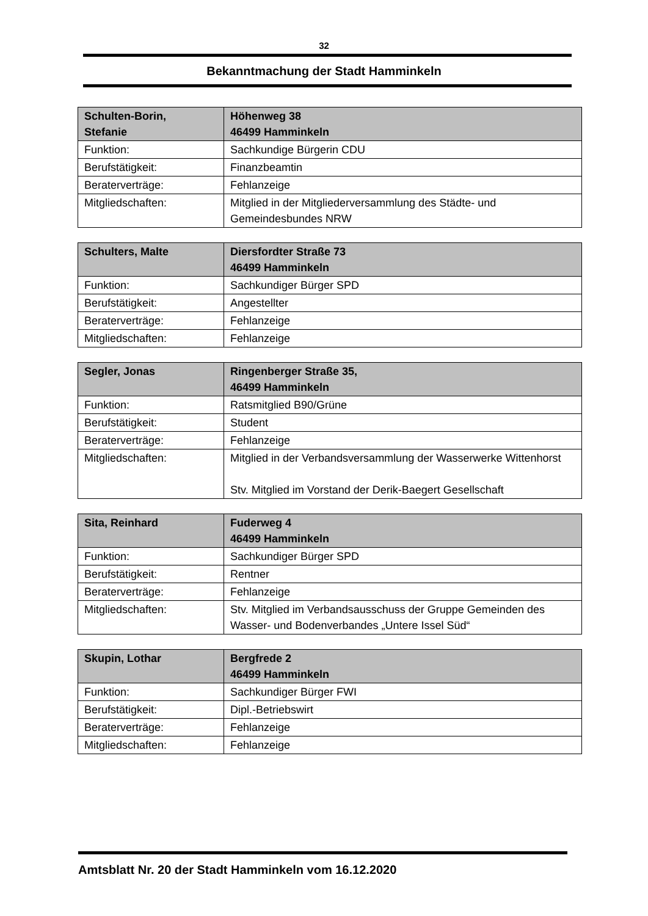32
Bekanntmachung der Stadt Hamminkeln
| Schulten-Borin, Stefanie | Höhenweg 38 46499 Hamminkeln |
| Funktion: | Sachkundige Bürgerin CDU |
| Berufstätigkeit: | Finanzbeamtin |
| Beraterverträge: | Fehlanzeige |
| Mitgliedschaften: | Mitglied in der Mitgliederversammlung des Städte- und Gemeindesbundes NRW |
| Schulters, Malte | Diersfordter Straße 73 46499 Hamminkeln |
| Funktion: | Sachkundiger Bürger SPD |
| Berufstätigkeit: | Angestellter |
| Beraterverträge: | Fehlanzeige |
| Mitgliedschaften: | Fehlanzeige |
| Segler, Jonas | Ringenberger Straße 35, 46499 Hamminkeln |
| Funktion: | Ratsmitglied B90/Grüne |
| Berufstätigkeit: | Student |
| Beraterverträge: | Fehlanzeige |
| Mitgliedschaften: | Mitglied in der Verbandsversammlung der Wasserwerke Wittenhorst Stv. Mitglied im Vorstand der Derik-Baegert Gesellschaft |
| Sita, Reinhard | Fuderweg 4 46499 Hamminkeln |
| Funktion: | Sachkundiger Bürger SPD |
| Berufstätigkeit: | Rentner |
| Beraterverträge: | Fehlanzeige |
| Mitgliedschaften: | Stv. Mitglied im Verbandsausschuss der Gruppe Gemeinden des Wasser- und Bodenverbandes „Untere Issel Süd“ |
| Skupin, Lothar | Bergfrede 2 46499 Hamminkeln |
| Funktion: | Sachkundiger Bürger FWI |
| Berufstätigkeit: | Dipl.-Betriebswirt |
| Beraterverträge: | Fehlanzeige |
| Mitgliedschaften: | Fehlanzeige |
Amtsblatt Nr. 20 der Stadt Hamminkeln vom 16.12.2020